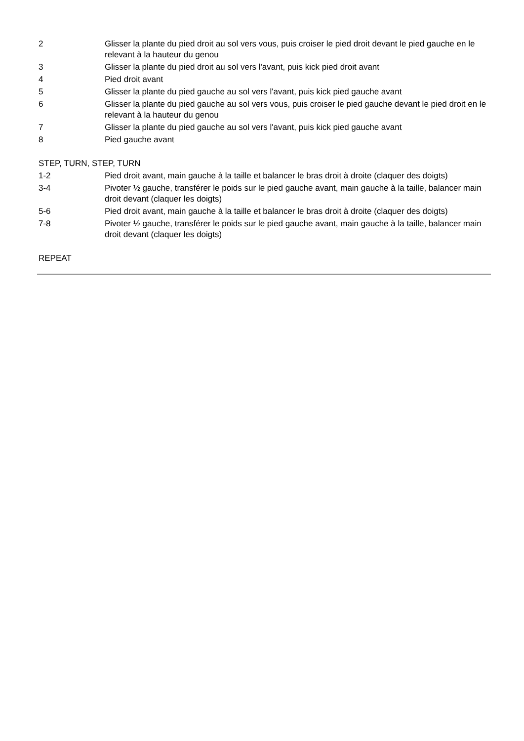2 Glisser la plante du pied droit au sol vers vous, puis croiser le pied droit devant le pied gauche en le relevant à la hauteur du genou
3 Glisser la plante du pied droit au sol vers l'avant, puis kick pied droit avant
4 Pied droit avant
5 Glisser la plante du pied gauche au sol vers l'avant, puis kick pied gauche avant
6 Glisser la plante du pied gauche au sol vers vous, puis croiser le pied gauche devant le pied droit en le relevant à la hauteur du genou
7 Glisser la plante du pied gauche au sol vers l'avant, puis kick pied gauche avant
8 Pied gauche avant
STEP, TURN, STEP, TURN
1-2 Pied droit avant, main gauche à la taille et balancer le bras droit à droite (claquer des doigts)
3-4 Pivoter ½ gauche, transférer le poids sur le pied gauche avant, main gauche à la taille, balancer main droit devant (claquer les doigts)
5-6 Pied droit avant, main gauche à la taille et balancer le bras droit à droite (claquer des doigts)
7-8 Pivoter ½ gauche, transférer le poids sur le pied gauche avant, main gauche à la taille, balancer main droit devant (claquer les doigts)
REPEAT